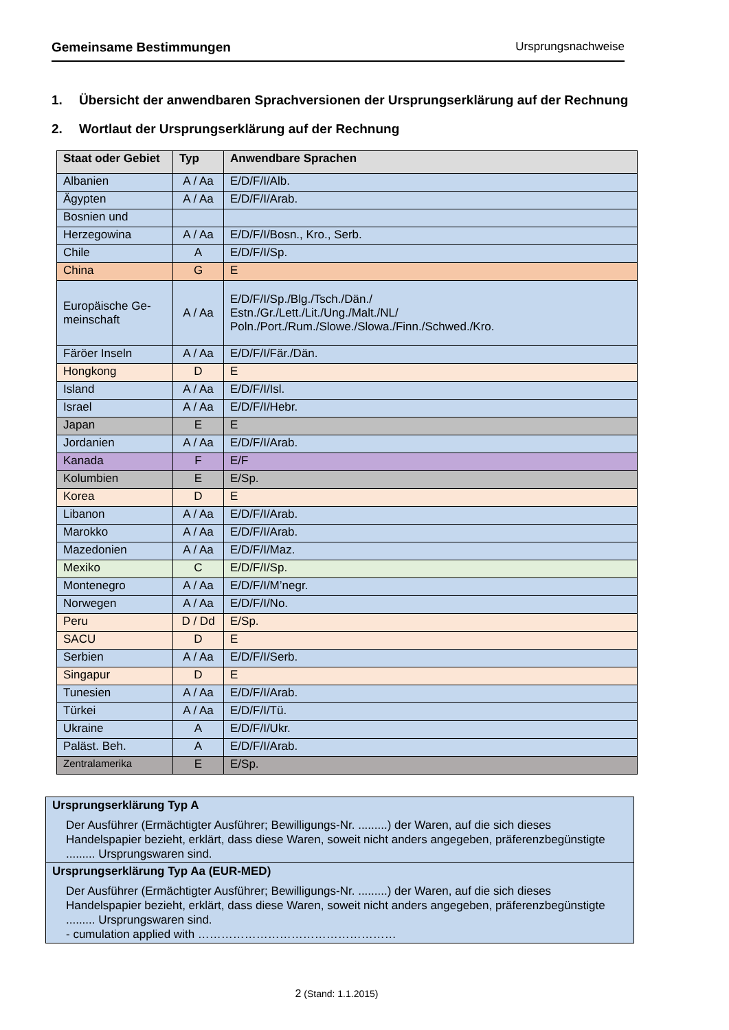Gemeinsame Bestimmungen Ursprungsnachweise
1. Übersicht der anwendbaren Sprachversionen der Ursprungserklärung auf der Rechnung
2. Wortlaut der Ursprungserklärung auf der Rechnung
| Staat oder Gebiet | Typ | Anwendbare Sprachen |
| --- | --- | --- |
| Albanien | A / Aa | E/D/F/I/Alb. |
| Ägypten | A / Aa | E/D/F/I/Arab. |
| Bosnien und | | |
| Herzegowina | A / Aa | E/D/F/I/Bosn., Kro., Serb. |
| Chile | A | E/D/F/I/Sp. |
| China | G | E |
| Europäische Ge- meinschaft | A / Aa | E/D/F/I/Sp./Blg./Tsch./Dän./ Estn./Gr./Lett./Lit./Ung./Malt./NL/ Poln./Port./Rum./Slowe./Slowa./Finn./Schwed./Kro. |
| Färöer Inseln | A / Aa | E/D/F/I/Fär./Dän. |
| Hongkong | D | E |
| Island | A / Aa | E/D/F/I/Isl. |
| Israel | A / Aa | E/D/F/I/Hebr. |
| Japan | E | E |
| Jordanien | A / Aa | E/D/F/I/Arab. |
| Kanada | F | E/F |
| Kolumbien | E | E/Sp. |
| Korea | D | E |
| Libanon | A / Aa | E/D/F/I/Arab. |
| Marokko | A / Aa | E/D/F/I/Arab. |
| Mazedonien | A / Aa | E/D/F/I/Maz. |
| Mexiko | C | E/D/F/I/Sp. |
| Montenegro | A / Aa | E/D/F/I/M’negr. |
| Norwegen | A / Aa | E/D/F/I/No. |
| Peru | D / Dd | E/Sp. |
| SACU | D | E |
| Serbien | A / Aa | E/D/F/I/Serb. |
| Singapur | D | E |
| Tunesien | A / Aa | E/D/F/I/Arab. |
| Türkei | A / Aa | E/D/F/I/Tü. |
| Ukraine | A | E/D/F/I/Ukr. |
| Paläst. Beh. | A | E/D/F/I/Arab. |
| Zentralamerika | E | E/Sp. |
Ursprungserklärung Typ A
Der Ausführer (Ermächtigter Ausführer; Bewilligungs-Nr. .........) der Waren, auf die sich dieses Handelspapier bezieht, erklärt, dass diese Waren, soweit nicht anders angegeben, präferenzbegünstigte ......... Ursprungswaren sind.
Ursprungserklärung Typ Aa (EUR-MED)
Der Ausführer (Ermächtigter Ausführer; Bewilligungs-Nr. .........) der Waren, auf die sich dieses Handelspapier bezieht, erklärt, dass diese Waren, soweit nicht anders angegeben, präferenzbegünstigte ......... Ursprungswaren sind.
- cumulation applied with ……………………………………………
2 (Stand: 1.1.2015)